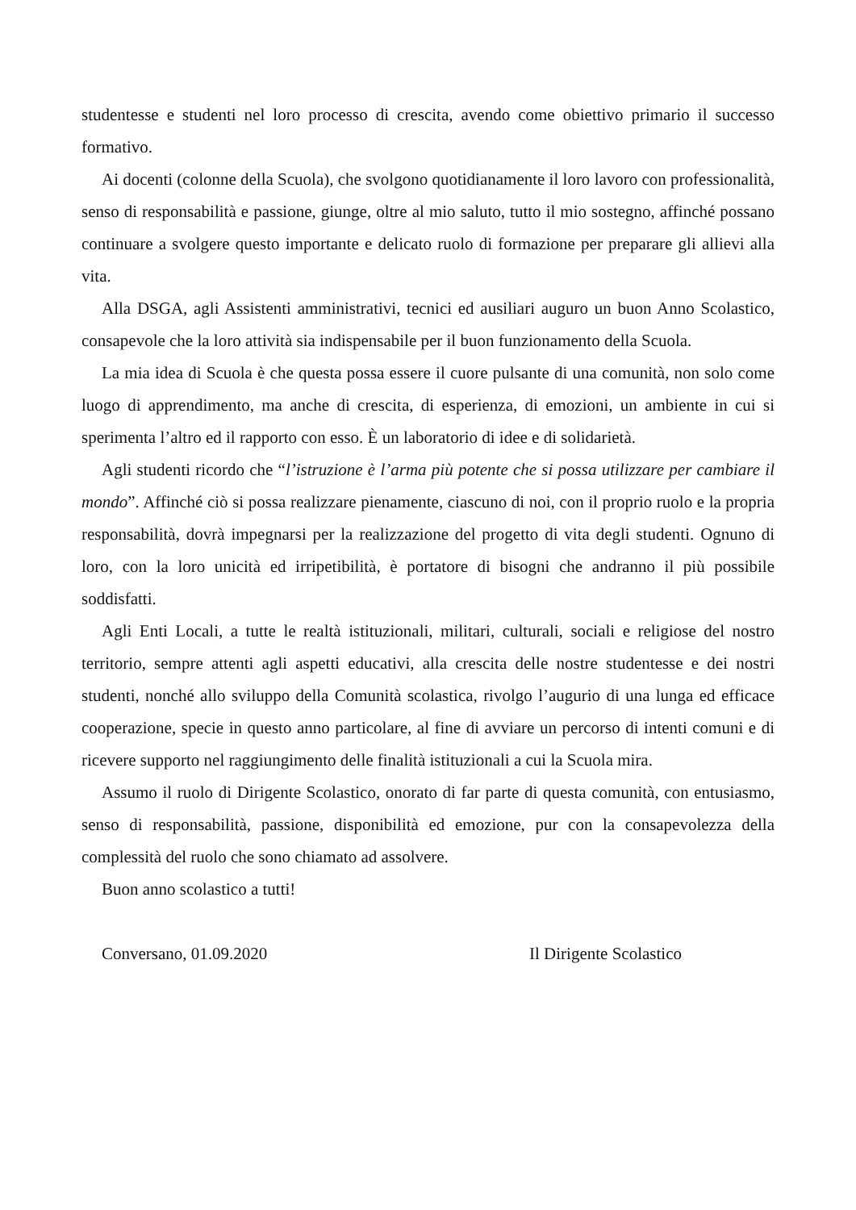studentesse e studenti nel loro processo di crescita, avendo come obiettivo primario il successo formativo.
Ai docenti (colonne della Scuola), che svolgono quotidianamente il loro lavoro con professionalità, senso di responsabilità e passione, giunge, oltre al mio saluto, tutto il mio sostegno, affinché possano continuare a svolgere questo importante e delicato ruolo di formazione per preparare gli allievi alla vita.
Alla DSGA, agli Assistenti amministrativi, tecnici ed ausiliari auguro un buon Anno Scolastico, consapevole che la loro attività sia indispensabile per il buon funzionamento della Scuola.
La mia idea di Scuola è che questa possa essere il cuore pulsante di una comunità, non solo come luogo di apprendimento, ma anche di crescita, di esperienza, di emozioni, un ambiente in cui si sperimenta l’altro ed il rapporto con esso. È un laboratorio di idee e di solidarietà.
Agli studenti ricordo che “l’istruzione è l’arma più potente che si possa utilizzare per cambiare il mondo”. Affinché ciò si possa realizzare pienamente, ciascuno di noi, con il proprio ruolo e la propria responsabilità, dovrà impegnarsi per la realizzazione del progetto di vita degli studenti. Ognuno di loro, con la loro unicità ed irripetibilità, è portatore di bisogni che andranno il più possibile soddisfatti.
Agli Enti Locali, a tutte le realtà istituzionali, militari, culturali, sociali e religiose del nostro territorio, sempre attenti agli aspetti educativi, alla crescita delle nostre studentesse e dei nostri studenti, nonché allo sviluppo della Comunità scolastica, rivolgo l’augurio di una lunga ed efficace cooperazione, specie in questo anno particolare, al fine di avviare un percorso di intenti comuni e di ricevere supporto nel raggiungimento delle finalità istituzionali a cui la Scuola mira.
Assumo il ruolo di Dirigente Scolastico, onorato di far parte di questa comunità, con entusiasmo, senso di responsabilità, passione, disponibilità ed emozione, pur con la consapevolezza della complessità del ruolo che sono chiamato ad assolvere.
Buon anno scolastico a tutti!
Conversano, 01.09.2020 Il Dirigente Scolastico